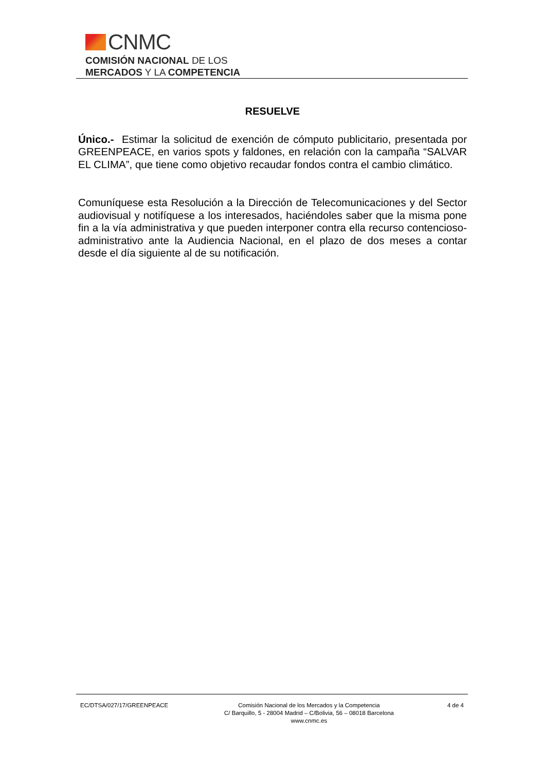CNMC
COMISIÓN NACIONAL DE LOS
MERCADOS Y LA COMPETENCIA
RESUELVE
Único.- Estimar la solicitud de exención de cómputo publicitario, presentada por GREENPEACE, en varios spots y faldones, en relación con la campaña “SALVAR EL CLIMA”, que tiene como objetivo recaudar fondos contra el cambio climático.
Comuníquese esta Resolución a la Dirección de Telecomunicaciones y del Sector audiovisual y notifíquese a los interesados, haciéndoles saber que la misma pone fin a la vía administrativa y que pueden interponer contra ella recurso contencioso-administrativo ante la Audiencia Nacional, en el plazo de dos meses a contar desde el día siguiente al de su notificación.
EC/DTSA/027/17/GREENPEACE Comisión Nacional de los Mercados y la Competencia
C/ Barquillo, 5 - 28004 Madrid – C/Bolivia, 56 – 08018 Barcelona
www.cnmc.es
4 de 4